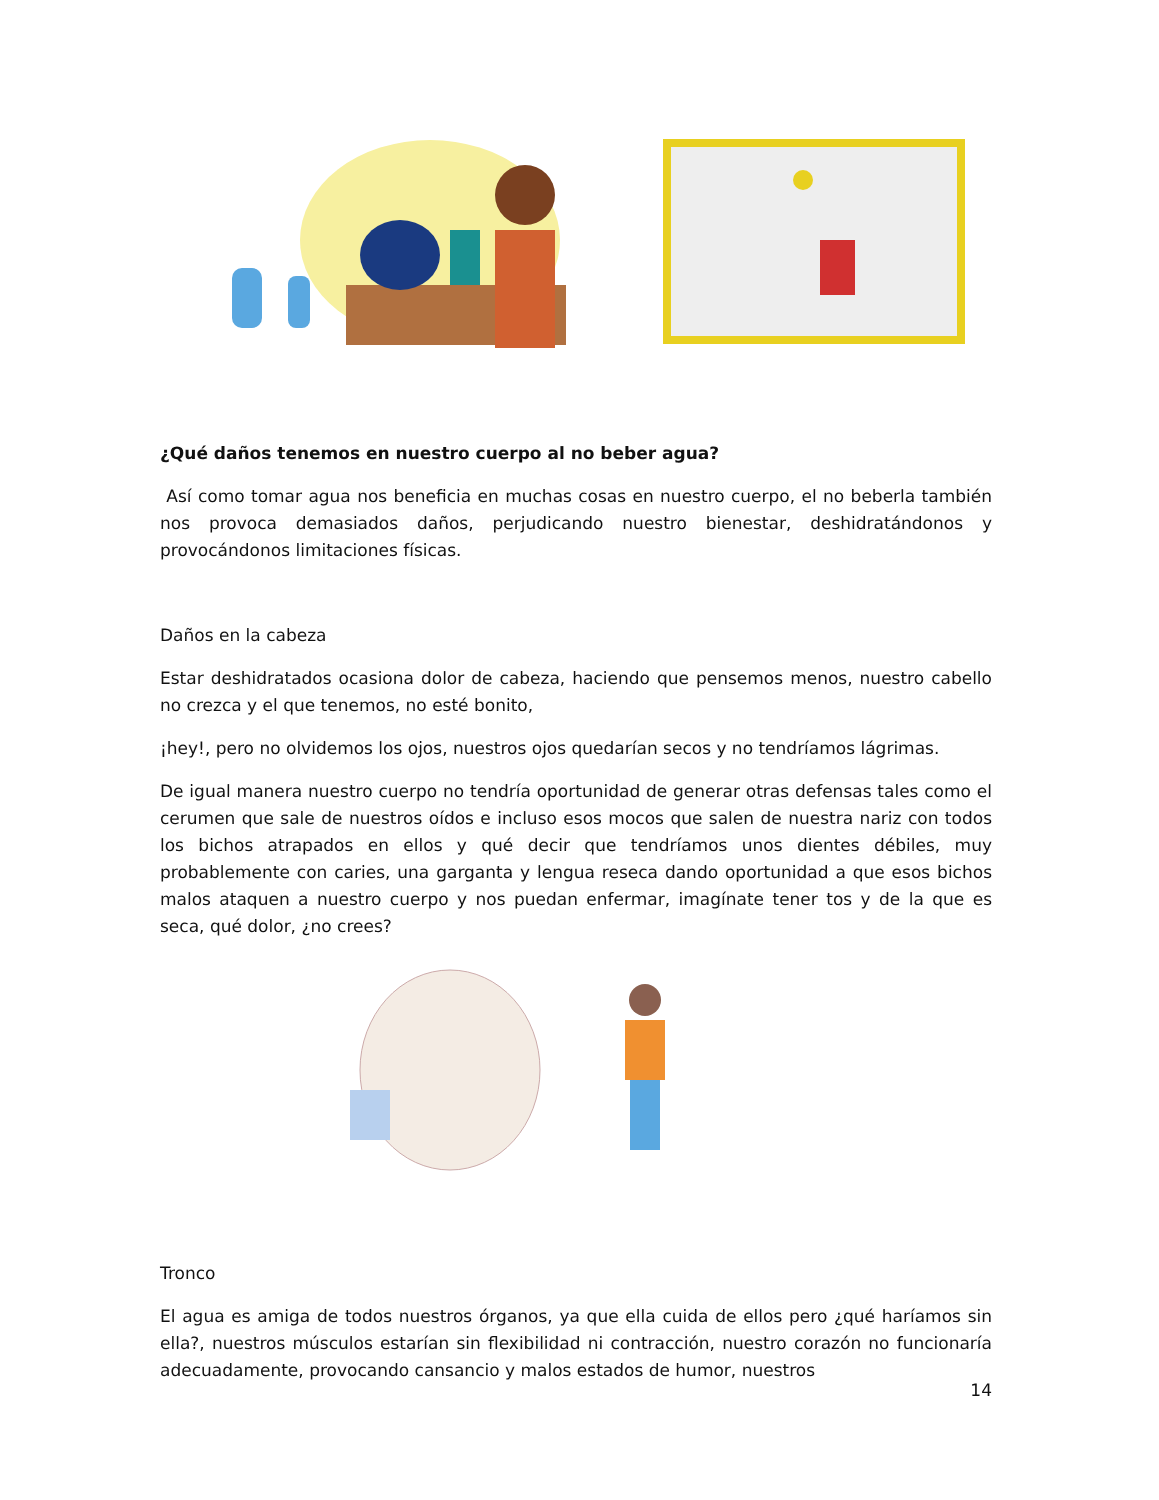¿Qué daños tenemos en nuestro cuerpo al no beber agua?
Así como tomar agua nos beneficia en muchas cosas en nuestro cuerpo, el no beberla también nos provoca demasiados daños, perjudicando nuestro bienestar, deshidratándonos y provocándonos limitaciones físicas.
Daños en la cabeza
Estar deshidratados ocasiona dolor de cabeza, haciendo que pensemos menos, nuestro cabello no crezca y el que tenemos, no esté bonito,
¡hey!, pero no olvidemos los ojos, nuestros ojos quedarían secos y no tendríamos lágrimas.
De igual manera nuestro cuerpo no tendría oportunidad de generar otras defensas tales como el cerumen que sale de nuestros oídos e incluso esos mocos que salen de nuestra nariz con todos los bichos atrapados en ellos y qué decir que tendríamos unos dientes débiles, muy probablemente con caries, una garganta y lengua reseca dando oportunidad a que esos bichos malos ataquen a nuestro cuerpo y nos puedan enfermar, imagínate tener tos y de la que es seca, qué dolor, ¿no crees?
Tronco
El agua es amiga de todos nuestros órganos, ya que ella cuida de ellos pero ¿qué haríamos sin ella?, nuestros músculos estarían sin flexibilidad ni contracción, nuestro corazón no funcionaría adecuadamente, provocando cansancio y malos estados de humor, nuestros
14